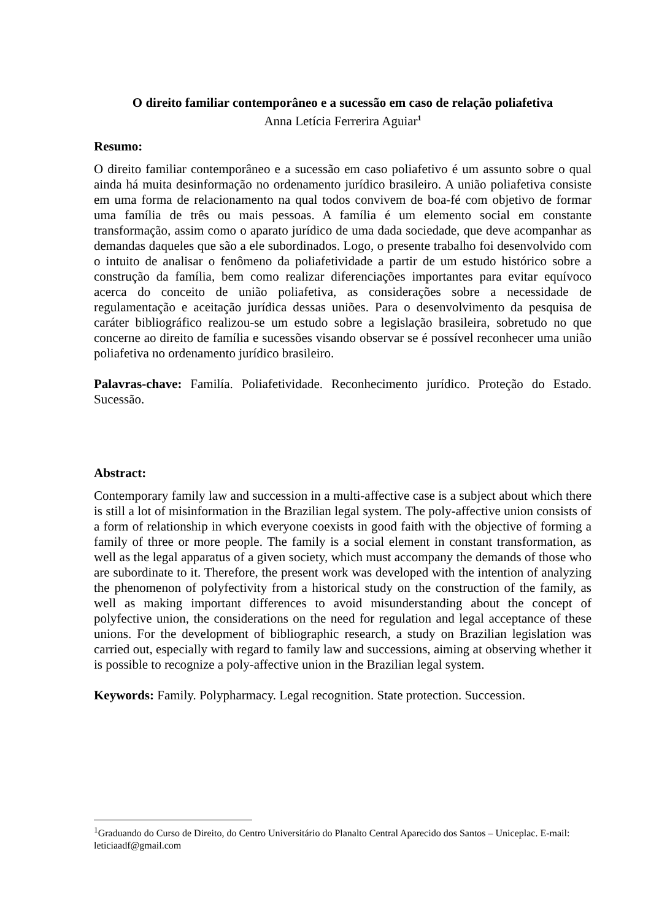O direito familiar contemporâneo e a sucessão em caso de relação poliafetiva
Anna Letícia Ferrerira Aguiar<sup>1</sup>
Resumo:
O direito familiar contemporâneo e a sucessão em caso poliafetivo é um assunto sobre o qual ainda há muita desinformação no ordenamento jurídico brasileiro. A união poliafetiva consiste em uma forma de relacionamento na qual todos convivem de boa-fé com objetivo de formar uma família de três ou mais pessoas. A família é um elemento social em constante transformação, assim como o aparato jurídico de uma dada sociedade, que deve acompanhar as demandas daqueles que são a ele subordinados. Logo, o presente trabalho foi desenvolvido com o intuito de analisar o fenômeno da poliafetividade a partir de um estudo histórico sobre a construção da família, bem como realizar diferenciações importantes para evitar equívoco acerca do conceito de união poliafetiva, as considerações sobre a necessidade de regulamentação e aceitação jurídica dessas uniões. Para o desenvolvimento da pesquisa de caráter bibliográfico realizou-se um estudo sobre a legislação brasileira, sobretudo no que concerne ao direito de família e sucessões visando observar se é possível reconhecer uma união poliafetiva no ordenamento jurídico brasileiro.
Palavras-chave: Familía. Poliafetividade. Reconhecimento jurídico. Proteção do Estado. Sucessão.
Abstract:
Contemporary family law and succession in a multi-affective case is a subject about which there is still a lot of misinformation in the Brazilian legal system. The poly-affective union consists of a form of relationship in which everyone coexists in good faith with the objective of forming a family of three or more people. The family is a social element in constant transformation, as well as the legal apparatus of a given society, which must accompany the demands of those who are subordinate to it. Therefore, the present work was developed with the intention of analyzing the phenomenon of polyfectivity from a historical study on the construction of the family, as well as making important differences to avoid misunderstanding about the concept of polyfective union, the considerations on the need for regulation and legal acceptance of these unions. For the development of bibliographic research, a study on Brazilian legislation was carried out, especially with regard to family law and successions, aiming at observing whether it is possible to recognize a poly-affective union in the Brazilian legal system.
Keywords: Family. Polypharmacy. Legal recognition. State protection. Succession.
<sup>1</sup> Graduando do Curso de Direito, do Centro Universitário do Planalto Central Aparecido dos Santos – Uniceplac. E-mail: leticiaadf@gmail.com